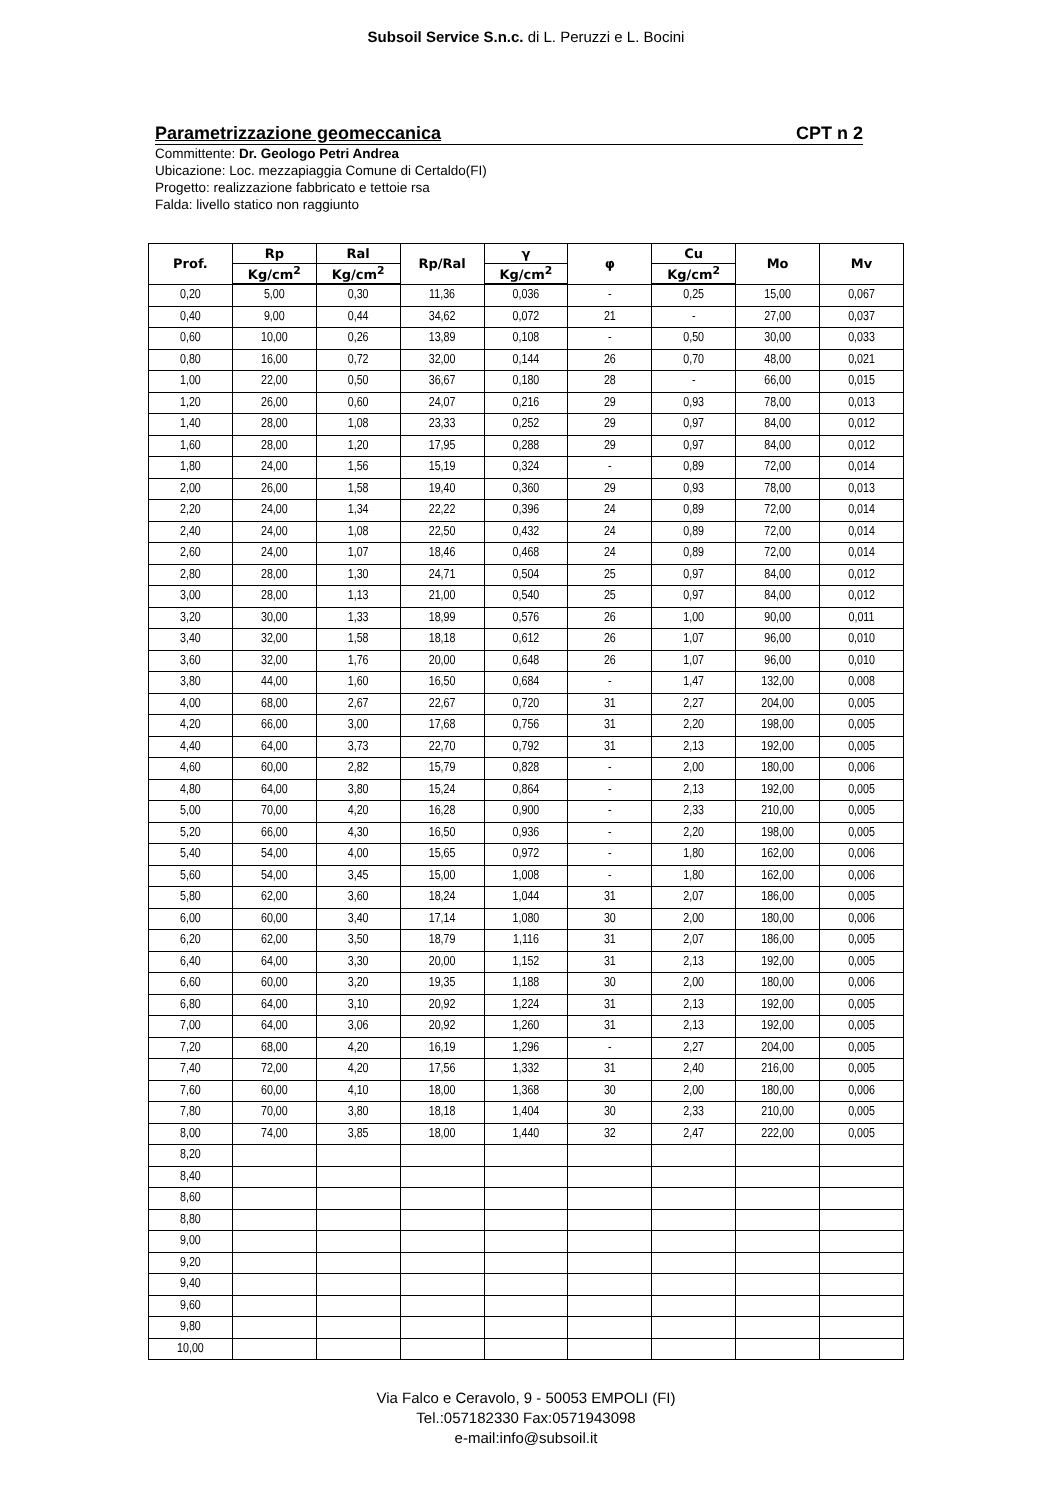Subsoil Service S.n.c. di L. Peruzzi e L. Bocini
Parametrizzazione geomeccanica CPT n 2
Committente: Dr. Geologo Petri Andrea
Ubicazione: Loc. mezzapiaggia Comune di Certaldo(FI)
Progetto: realizzazione fabbricato e tettoie rsa
Falda: livello statico non raggiunto
| Prof. | Rp | Ral | Rp/Ral | γ | φ | Cu | Mo | Mv |
| --- | --- | --- | --- | --- | --- | --- | --- | --- |
| | Kg/cm<sup>2</sup> | Kg/cm<sup>2</sup> | | Kg/cm<sup>2</sup> | | Kg/cm<sup>2</sup> | | |
| 0,20 | 5,00 | 0,30 | 11,36 | 0,036 | - | 0,25 | 15,00 | 0,067 |
| 0,40 | 9,00 | 0,44 | 34,62 | 0,072 | 21 | - | 27,00 | 0,037 |
| 0,60 | 10,00 | 0,26 | 13,89 | 0,108 | - | 0,50 | 30,00 | 0,033 |
| 0,80 | 16,00 | 0,72 | 32,00 | 0,144 | 26 | 0,70 | 48,00 | 0,021 |
| 1,00 | 22,00 | 0,50 | 36,67 | 0,180 | 28 | - | 66,00 | 0,015 |
| 1,20 | 26,00 | 0,60 | 24,07 | 0,216 | 29 | 0,93 | 78,00 | 0,013 |
| 1,40 | 28,00 | 1,08 | 23,33 | 0,252 | 29 | 0,97 | 84,00 | 0,012 |
| 1,60 | 28,00 | 1,20 | 17,95 | 0,288 | 29 | 0,97 | 84,00 | 0,012 |
| 1,80 | 24,00 | 1,56 | 15,19 | 0,324 | - | 0,89 | 72,00 | 0,014 |
| 2,00 | 26,00 | 1,58 | 19,40 | 0,360 | 29 | 0,93 | 78,00 | 0,013 |
| 2,20 | 24,00 | 1,34 | 22,22 | 0,396 | 24 | 0,89 | 72,00 | 0,014 |
| 2,40 | 24,00 | 1,08 | 22,50 | 0,432 | 24 | 0,89 | 72,00 | 0,014 |
| 2,60 | 24,00 | 1,07 | 18,46 | 0,468 | 24 | 0,89 | 72,00 | 0,014 |
| 2,80 | 28,00 | 1,30 | 24,71 | 0,504 | 25 | 0,97 | 84,00 | 0,012 |
| 3,00 | 28,00 | 1,13 | 21,00 | 0,540 | 25 | 0,97 | 84,00 | 0,012 |
| 3,20 | 30,00 | 1,33 | 18,99 | 0,576 | 26 | 1,00 | 90,00 | 0,011 |
| 3,40 | 32,00 | 1,58 | 18,18 | 0,612 | 26 | 1,07 | 96,00 | 0,010 |
| 3,60 | 32,00 | 1,76 | 20,00 | 0,648 | 26 | 1,07 | 96,00 | 0,010 |
| 3,80 | 44,00 | 1,60 | 16,50 | 0,684 | - | 1,47 | 132,00 | 0,008 |
| 4,00 | 68,00 | 2,67 | 22,67 | 0,720 | 31 | 2,27 | 204,00 | 0,005 |
| 4,20 | 66,00 | 3,00 | 17,68 | 0,756 | 31 | 2,20 | 198,00 | 0,005 |
| 4,40 | 64,00 | 3,73 | 22,70 | 0,792 | 31 | 2,13 | 192,00 | 0,005 |
| 4,60 | 60,00 | 2,82 | 15,79 | 0,828 | - | 2,00 | 180,00 | 0,006 |
| 4,80 | 64,00 | 3,80 | 15,24 | 0,864 | - | 2,13 | 192,00 | 0,005 |
| 5,00 | 70,00 | 4,20 | 16,28 | 0,900 | - | 2,33 | 210,00 | 0,005 |
| 5,20 | 66,00 | 4,30 | 16,50 | 0,936 | - | 2,20 | 198,00 | 0,005 |
| 5,40 | 54,00 | 4,00 | 15,65 | 0,972 | - | 1,80 | 162,00 | 0,006 |
| 5,60 | 54,00 | 3,45 | 15,00 | 1,008 | - | 1,80 | 162,00 | 0,006 |
| 5,80 | 62,00 | 3,60 | 18,24 | 1,044 | 31 | 2,07 | 186,00 | 0,005 |
| 6,00 | 60,00 | 3,40 | 17,14 | 1,080 | 30 | 2,00 | 180,00 | 0,006 |
| 6,20 | 62,00 | 3,50 | 18,79 | 1,116 | 31 | 2,07 | 186,00 | 0,005 |
| 6,40 | 64,00 | 3,30 | 20,00 | 1,152 | 31 | 2,13 | 192,00 | 0,005 |
| 6,60 | 60,00 | 3,20 | 19,35 | 1,188 | 30 | 2,00 | 180,00 | 0,006 |
| 6,80 | 64,00 | 3,10 | 20,92 | 1,224 | 31 | 2,13 | 192,00 | 0,005 |
| 7,00 | 64,00 | 3,06 | 20,92 | 1,260 | 31 | 2,13 | 192,00 | 0,005 |
| 7,20 | 68,00 | 4,20 | 16,19 | 1,296 | - | 2,27 | 204,00 | 0,005 |
| 7,40 | 72,00 | 4,20 | 17,56 | 1,332 | 31 | 2,40 | 216,00 | 0,005 |
| 7,60 | 60,00 | 4,10 | 18,00 | 1,368 | 30 | 2,00 | 180,00 | 0,006 |
| 7,80 | 70,00 | 3,80 | 18,18 | 1,404 | 30 | 2,33 | 210,00 | 0,005 |
| 8,00 | 74,00 | 3,85 | 18,00 | 1,440 | 32 | 2,47 | 222,00 | 0,005 |
| 8,20 | | | | | | | | |
| 8,40 | | | | | | | | |
| 8,60 | | | | | | | | |
| 8,80 | | | | | | | | |
| 9,00 | | | | | | | | |
| 9,20 | | | | | | | | |
| 9,40 | | | | | | | | |
| 9,60 | | | | | | | | |
| 9,80 | | | | | | | | |
| 10,00 | | | | | | | | |
Via Falco e Ceravolo, 9 - 50053 EMPOLI (FI)
Tel.:057182330 Fax:0571943098
e-mail:info@subsoil.it